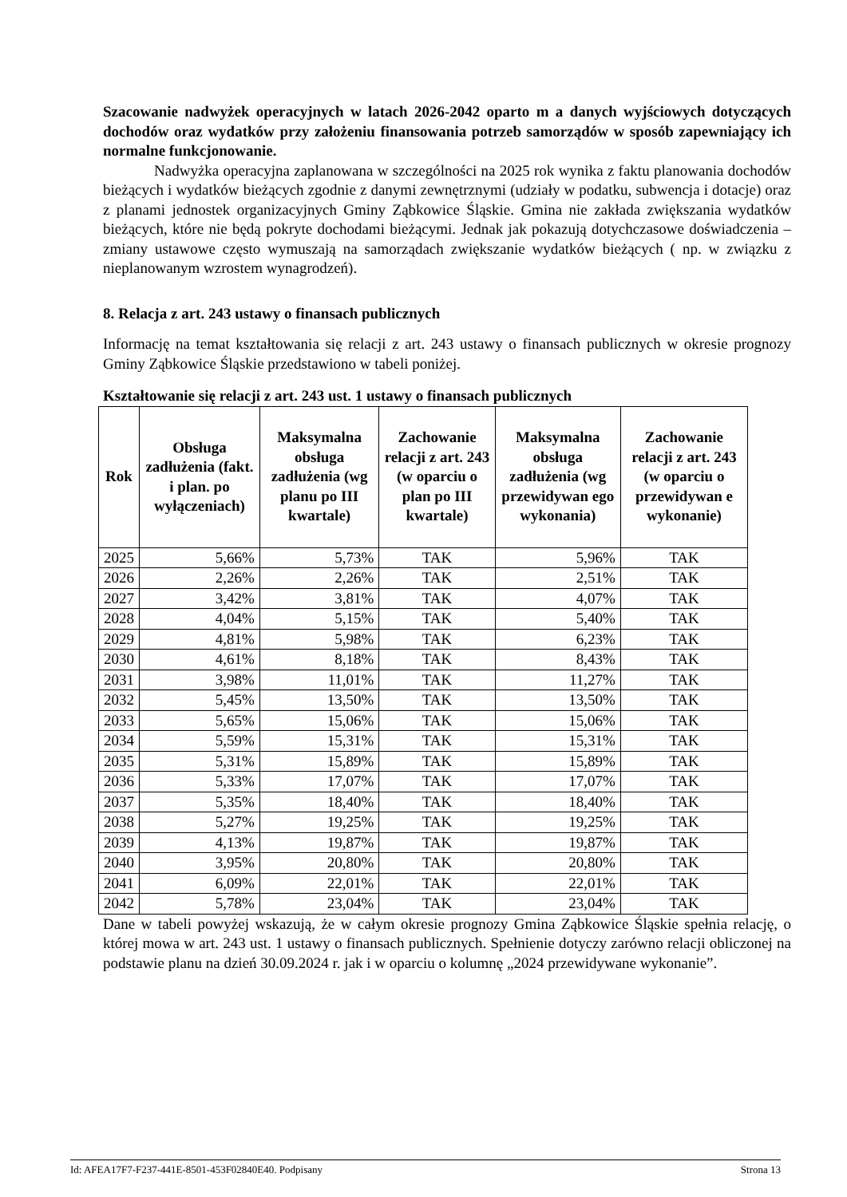Szacowanie nadwyżek operacyjnych w latach 2026-2042 oparto m a danych wyjściowych dotyczących dochodów oraz wydatków przy założeniu finansowania potrzeb samorządów w sposób zapewniający ich normalne funkcjonowanie.
Nadwyżka operacyjna zaplanowana w szczególności na 2025 rok wynika z faktu planowania dochodów bieżących i wydatków bieżących zgodnie z danymi zewnętrznymi (udziały w podatku, subwencja i dotacje) oraz z planami jednostek organizacyjnych Gminy Ząbkowice Śląskie. Gmina nie zakłada zwiększania wydatków bieżących, które nie będą pokryte dochodami bieżącymi. Jednak jak pokazują dotychczasowe doświadczenia – zmiany ustawowe często wymuszają na samorządach zwiększanie wydatków bieżących ( np. w związku z nieplanowanym wzrostem wynagrodzeń).
8. Relacja z art. 243 ustawy o finansach publicznych
Informację na temat kształtowania się relacji z art. 243 ustawy o finansach publicznych w okresie prognozy Gminy Ząbkowice Śląskie przedstawiono w tabeli poniżej.
Kształtowanie się relacji z art. 243 ust. 1 ustawy o finansach publicznych
| Rok | Obsługa zadłużenia (fakt. i plan. po wyłączeniach) | Maksymalna obsługa zadłużenia (wg planu po III kwartale) | Zachowanie relacji z art. 243 (w oparciu o plan po III kwartale) | Maksymalna obsługa zadłużenia (wg przewidywan ego wykonania) | Zachowanie relacji z art. 243 (w oparciu o przewidywan e wykonanie) |
| --- | --- | --- | --- | --- | --- |
| 2025 | 5,66% | 5,73% | TAK | 5,96% | TAK |
| 2026 | 2,26% | 2,26% | TAK | 2,51% | TAK |
| 2027 | 3,42% | 3,81% | TAK | 4,07% | TAK |
| 2028 | 4,04% | 5,15% | TAK | 5,40% | TAK |
| 2029 | 4,81% | 5,98% | TAK | 6,23% | TAK |
| 2030 | 4,61% | 8,18% | TAK | 8,43% | TAK |
| 2031 | 3,98% | 11,01% | TAK | 11,27% | TAK |
| 2032 | 5,45% | 13,50% | TAK | 13,50% | TAK |
| 2033 | 5,65% | 15,06% | TAK | 15,06% | TAK |
| 2034 | 5,59% | 15,31% | TAK | 15,31% | TAK |
| 2035 | 5,31% | 15,89% | TAK | 15,89% | TAK |
| 2036 | 5,33% | 17,07% | TAK | 17,07% | TAK |
| 2037 | 5,35% | 18,40% | TAK | 18,40% | TAK |
| 2038 | 5,27% | 19,25% | TAK | 19,25% | TAK |
| 2039 | 4,13% | 19,87% | TAK | 19,87% | TAK |
| 2040 | 3,95% | 20,80% | TAK | 20,80% | TAK |
| 2041 | 6,09% | 22,01% | TAK | 22,01% | TAK |
| 2042 | 5,78% | 23,04% | TAK | 23,04% | TAK |
Dane w tabeli powyżej wskazują, że w całym okresie prognozy Gmina Ząbkowice Śląskie spełnia relację, o której mowa w art. 243 ust. 1 ustawy o finansach publicznych. Spełnienie dotyczy zarówno relacji obliczonej na podstawie planu na dzień 30.09.2024 r. jak i w oparciu o kolumnę „2024 przewidywane wykonanie”.
Id: AFEA17F7-F237-441E-8501-453F02840E40. Podpisany Strona 13